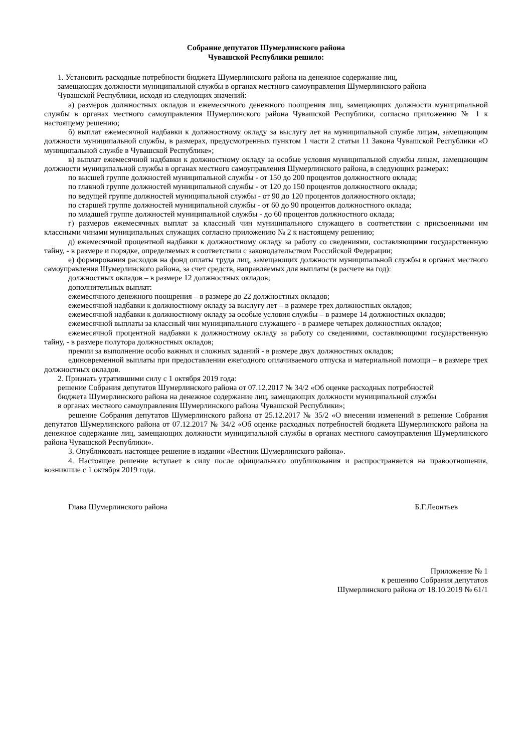Собрание депутатов Шумерлинского района
Чувашской Республики решило:
1. Установить расходные потребности бюджета Шумерлинского района на денежное содержание лиц,
замещающих должности муниципальной службы в органах местного самоуправления Шумерлинского района
Чувашской Республики, исходя из следующих значений:
а) размеров должностных окладов и ежемесячного денежного поощрения лиц, замещающих должности муниципальной службы в органах местного самоуправления Шумерлинского района Чувашской Республики, согласно приложению № 1 к настоящему решению;
б) выплат ежемесячной надбавки к должностному окладу за выслугу лет на муниципальной службе лицам, замещающим должности муниципальной службы, в размерах, предусмотренных пунктом 1 части 2 статьи 11 Закона Чувашской Республики «О муниципальной службе в Чувашской Республике»;
в) выплат ежемесячной надбавки к должностному окладу за особые условия муниципальной службы лицам, замещающим должности муниципальной службы в органах местного самоуправления Шумерлинского района, в следующих размерах:
по высшей группе должностей муниципальной службы - от 150 до 200 процентов должностного оклада;
по главной группе должностей муниципальной службы - от 120 до 150 процентов должностного оклада;
по ведущей группе должностей муниципальной службы - от 90 до 120 процентов должностного оклада;
по старшей группе должностей муниципальной службы - от 60 до 90 процентов должностного оклада;
по младшей группе должностей муниципальной службы - до 60 процентов должностного оклада;
г) размеров ежемесячных выплат за классный чин муниципального служащего в соответствии с присвоенными им классными чинами муниципальных служащих согласно приложению № 2 к настоящему решению;
д) ежемесячной процентной надбавки к должностному окладу за работу со сведениями, составляющими государственную тайну, - в размере и порядке, определяемых в соответствии с законодательством Российской Федерации;
е) формирования расходов на фонд оплаты труда лиц, замещающих должности муниципальной службы в органах местного самоуправления Шумерлинского района, за счет средств, направляемых для выплаты (в расчете на год):
должностных окладов – в размере 12 должностных окладов;
дополнительных выплат:
ежемесячного денежного поощрения – в размере до 22 должностных окладов;
ежемесячной надбавки к должностному окладу за выслугу лет – в размере трех должностных окладов;
ежемесячной надбавки к должностному окладу за особые условия службы – в размере 14 должностных окладов;
ежемесячной выплаты за классный чин муниципального служащего - в размере четырех должностных окладов;
ежемесячной процентной надбавки к должностному окладу за работу со сведениями, составляющими государственную тайну, - в размере полутора должностных окладов;
премии за выполнение особо важных и сложных заданий - в размере двух должностных окладов;
единовременной выплаты при предоставлении ежегодного оплачиваемого отпуска и материальной помощи – в размере трех должностных окладов.
2. Признать утратившими силу с 1 октября 2019 года:
решение Собрания депутатов Шумерлинского района от 07.12.2017 № 34/2 «Об оценке расходных потребностей
бюджета Шумерлинского района на денежное содержание лиц, замещающих должности муниципальной службы
в органах местного самоуправления Шумерлинского района Чувашской Республики»;
решение Собрания депутатов Шумерлинского района от 25.12.2017 № 35/2 «О внесении изменений в решение Собрания депутатов Шумерлинского района от 07.12.2017 № 34/2 «Об оценке расходных потребностей бюджета Шумерлинского района на денежное содержание лиц, замещающих должности муниципальной службы в органах местного самоуправления Шумерлинского района Чувашской Республики».
3. Опубликовать настоящее решение в издании «Вестник Шумерлинского района».
4. Настоящее решение вступает в силу после официального опубликования и распространяется на правоотношения, возникшие с 1 октября 2019 года.
Глава Шумерлинского района Б.Г.Леонтьев
Приложение № 1
к решению Собрания депутатов
Шумерлинского района от 18.10.2019 № 61/1